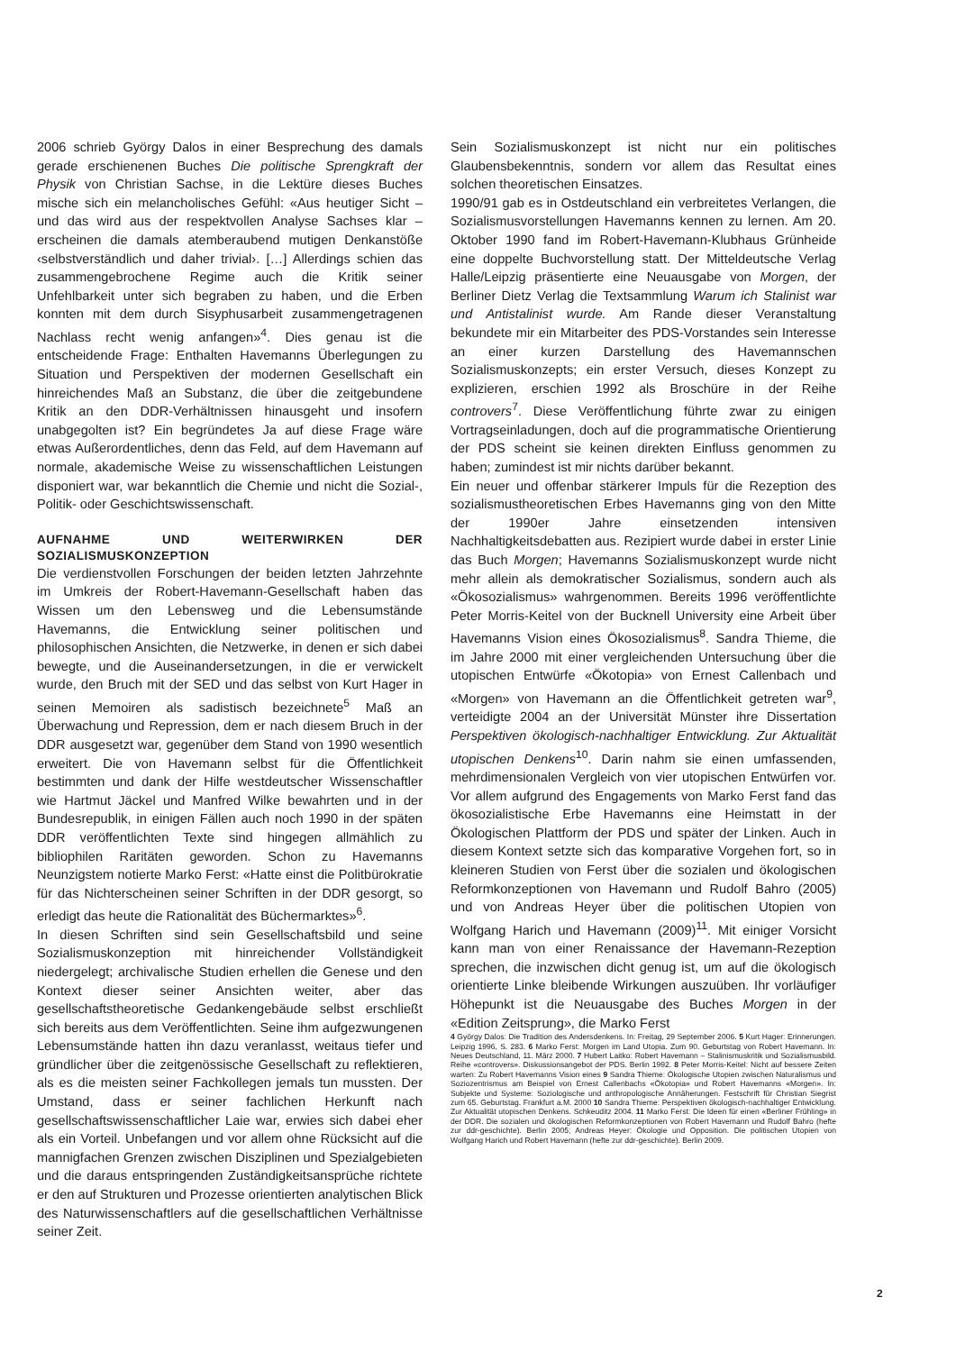2006 schrieb György Dalos in einer Besprechung des damals gerade erschienenen Buches Die politische Sprengkraft der Physik von Christian Sachse, in die Lektüre dieses Buches mische sich ein melancholisches Gefühl: «Aus heutiger Sicht – und das wird aus der respektvollen Analyse Sachses klar – erscheinen die damals atemberaubend mutigen Denkanstöße ‹selbstverständlich und daher trivial›. […] Allerdings schien das zusammengebrochene Regime auch die Kritik seiner Unfehlbarkeit unter sich begraben zu haben, und die Erben konnten mit dem durch Sisyphusarbeit zusammengetragenen Nachlass recht wenig anfangen»<sup>4</sup>. Dies genau ist die entscheidende Frage: Enthalten Havemanns Überlegungen zu Situation und Perspektiven der modernen Gesellschaft ein hinreichendes Maß an Substanz, die über die zeitgebundene Kritik an den DDR-Verhältnissen hinausgeht und insofern unabgegolten ist? Ein begründetes Ja auf diese Frage wäre etwas Außerordentliches, denn das Feld, auf dem Havemann auf normale, akademische Weise zu wissenschaftlichen Leistungen disponiert war, war bekanntlich die Chemie und nicht die Sozial-, Politik- oder Geschichtswissenschaft.
AUFNAHME UND WEITERWIRKEN DER SOZIALISMUSKONZEPTION
Die verdienstvollen Forschungen der beiden letzten Jahrzehnte im Umkreis der Robert-Havemann-Gesellschaft haben das Wissen um den Lebensweg und die Lebensumstände Havemanns, die Entwicklung seiner politischen und philosophischen Ansichten, die Netzwerke, in denen er sich dabei bewegte, und die Auseinandersetzungen, in die er verwickelt wurde, den Bruch mit der SED und das selbst von Kurt Hager in seinen Memoiren als sadistisch bezeichnete<sup>5</sup> Maß an Überwachung und Repression, dem er nach diesem Bruch in der DDR ausgesetzt war, gegenüber dem Stand von 1990 wesentlich erweitert. Die von Havemann selbst für die Öffentlichkeit bestimmten und dank der Hilfe westdeutscher Wissenschaftler wie Hartmut Jäckel und Manfred Wilke bewahrten und in der Bundesrepublik, in einigen Fällen auch noch 1990 in der späten DDR veröffentlichten Texte sind hingegen allmählich zu bibliophilen Raritäten geworden. Schon zu Havemanns Neunzigstem notierte Marko Ferst: «Hatte einst die Politbürokratie für das Nichterscheinen seiner Schriften in der DDR gesorgt, so erledigt das heute die Rationalität des Büchermarktes»<sup>6</sup>.
In diesen Schriften sind sein Gesellschaftsbild und seine Sozialismuskonzeption mit hinreichender Vollständigkeit niedergelegt; archivalische Studien erhellen die Genese und den Kontext dieser seiner Ansichten weiter, aber das gesellschaftstheoretische Gedankengebäude selbst erschließt sich bereits aus dem Veröffentlichten. Seine ihm aufgezwungenen Lebensumstände hatten ihn dazu veranlasst, weitaus tiefer und gründlicher über die zeitgenössische Gesellschaft zu reflektieren, als es die meisten seiner Fachkollegen jemals tun mussten. Der Umstand, dass er seiner fachlichen Herkunft nach gesellschaftswissenschaftlicher Laie war, erwies sich dabei eher als ein Vorteil. Unbefangen und vor allem ohne Rücksicht auf die mannigfachen Grenzen zwischen Disziplinen und Spezialgebieten und die daraus entspringenden Zuständigkeitsansprüche richtete er den auf Strukturen und Prozesse orientierten analytischen Blick des Naturwissenschaftlers auf die gesellschaftlichen Verhältnisse seiner Zeit.
Sein Sozialismuskonzept ist nicht nur ein politisches Glaubensbekenntnis, sondern vor allem das Resultat eines solchen theoretischen Einsatzes.
1990/91 gab es in Ostdeutschland ein verbreitetes Verlangen, die Sozialismusvorstellungen Havemanns kennen zu lernen. Am 20. Oktober 1990 fand im Robert-Havemann-Klubhaus Grünheide eine doppelte Buchvorstellung statt. Der Mitteldeutsche Verlag Halle/Leipzig präsentierte eine Neuausgabe von Morgen, der Berliner Dietz Verlag die Textsammlung Warum ich Stalinist war und Antistalinist wurde. Am Rande dieser Veranstaltung bekundete mir ein Mitarbeiter des PDS-Vorstandes sein Interesse an einer kurzen Darstellung des Havemannschen Sozialismuskonzepts; ein erster Versuch, dieses Konzept zu explizieren, erschien 1992 als Broschüre in der Reihe controvers<sup>7</sup>. Diese Veröffentlichung führte zwar zu einigen Vortragseinladungen, doch auf die programmatische Orientierung der PDS scheint sie keinen direkten Einfluss genommen zu haben; zumindest ist mir nichts darüber bekannt.
Ein neuer und offenbar stärkerer Impuls für die Rezeption des sozialismustheoretischen Erbes Havemanns ging von den Mitte der 1990er Jahre einsetzenden intensiven Nachhaltigkeitsdebatten aus. Rezipiert wurde dabei in erster Linie das Buch Morgen; Havemanns Sozialismuskonzept wurde nicht mehr allein als demokratischer Sozialismus, sondern auch als «Ökosozialismus» wahrgenommen. Bereits 1996 veröffentlichte Peter Morris-Keitel von der Bucknell University eine Arbeit über Havemanns Vision eines Ökosozialismus<sup>8</sup>. Sandra Thieme, die im Jahre 2000 mit einer vergleichenden Untersuchung über die utopischen Entwürfe «Ökotopia» von Ernest Callenbach und «Morgen» von Havemann an die Öffentlichkeit getreten war<sup>9</sup>, verteidigte 2004 an der Universität Münster ihre Dissertation Perspektiven ökologisch-nachhaltiger Entwicklung. Zur Aktualität utopischen Denkens<sup>10</sup>. Darin nahm sie einen umfassenden, mehrdimensionalen Vergleich von vier utopischen Entwürfen vor. Vor allem aufgrund des Engagements von Marko Ferst fand das ökosozialistische Erbe Havemanns eine Heimstatt in der Ökologischen Plattform der PDS und später der Linken. Auch in diesem Kontext setzte sich das komparative Vorgehen fort, so in kleineren Studien von Ferst über die sozialen und ökologischen Reformkonzeptionen von Havemann und Rudolf Bahro (2005) und von Andreas Heyer über die politischen Utopien von Wolfgang Harich und Havemann (2009)<sup>11</sup>. Mit einiger Vorsicht kann man von einer Renaissance der Havemann-Rezeption sprechen, die inzwischen dicht genug ist, um auf die ökologisch orientierte Linke bleibende Wirkungen auszuüben. Ihr vorläufiger Höhepunkt ist die Neuausgabe des Buches Morgen in der «Edition Zeitsprung», die Marko Ferst
4 György Dalos: Die Tradition des Andersdenkens. In: Freitag, 29 September 2006. 5 Kurt Hager: Erinnerungen. Leipzig 1996, S. 283. 6 Marko Ferst: Morgen im Land Utopia. Zum 90. Geburtstag von Robert Havemann. In: Neues Deutschland, 11. März 2000. 7 Hubert Laitko: Robert Havemann – Stalinismuskritik und Sozialismusbild. Reihe «controvers». Diskussionsangebot der PDS. Berlin 1992. 8 Peter Morris-Keitel: Nicht auf bessere Zeiten warten: Zu Robert Havemanns Vision eines 9 Sandra Thieme: Ökologische Utopien zwischen Naturalismus und Soziozentrismus am Beispiel von Ernest Callenbachs «Ökotopia» und Robert Havemanns «Morgen». In: Subjekte und Systeme: Soziologische und anthropologische Annäherungen. Festschrift für Christian Siegrist zum 65. Geburtstag. Frankfurt a.M. 2000 10 Sandra Thieme: Perspektiven ökologisch-nachhaltiger Entwicklung. Zur Aktualität utopischen Denkens. Schkeuditz 2004. 11 Marko Ferst: Die Ideen für einen «Berliner Frühling» in der DDR. Die sozialen und ökologischen Reformkonzeptionen von Robert Havemann und Rudolf Bahro (hefte zur ddr-geschichte). Berlin 2005; Andreas Heyer: Ökologie und Opposition. Die politischen Utopien von Wolfgang Harich und Robert Havemann (hefte zur ddr-geschichte). Berlin 2009.
2